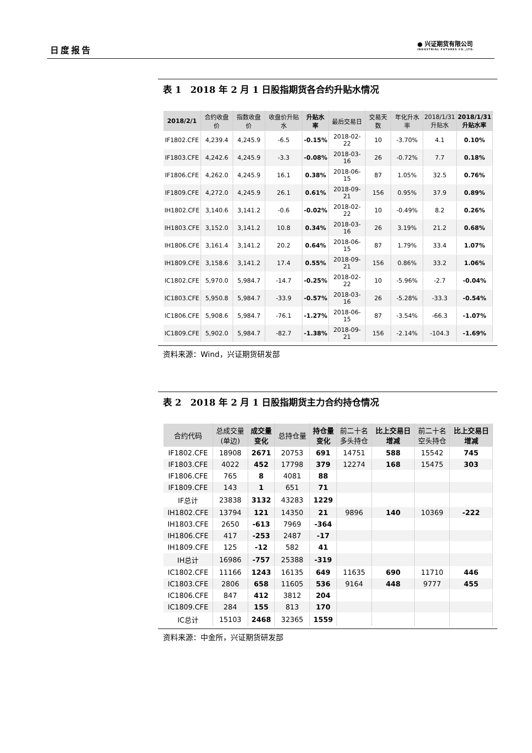日度报告
● 兴证期货有限公司
INDUSTRIAL FUTURES CO.,LTD.
表 1　2018 年 2 月 1 日股指期货各合约升贴水情况
| 2018/2/1 | 合约收盘价 | 指数收盘价 | 收盘价升贴水 | 升贴水率 | 最后交易日 | 交易天数 | 年化升水率 | 2018/1/31 升贴水 | 2018/1/31 升贴水率 |
| --- | --- | --- | --- | --- | --- | --- | --- | --- | --- |
| IF1802.CFE | 4,239.4 | 4,245.9 | -6.5 | -0.15% | 2018-02-22 | 10 | -3.70% | 4.1 | 0.10% |
| IF1803.CFE | 4,242.6 | 4,245.9 | -3.3 | -0.08% | 2018-03-16 | 26 | -0.72% | 7.7 | 0.18% |
| IF1806.CFE | 4,262.0 | 4,245.9 | 16.1 | 0.38% | 2018-06-15 | 87 | 1.05% | 32.5 | 0.76% |
| IF1809.CFE | 4,272.0 | 4,245.9 | 26.1 | 0.61% | 2018-09-21 | 156 | 0.95% | 37.9 | 0.89% |
| IH1802.CFE | 3,140.6 | 3,141.2 | -0.6 | -0.02% | 2018-02-22 | 10 | -0.49% | 8.2 | 0.26% |
| IH1803.CFE | 3,152.0 | 3,141.2 | 10.8 | 0.34% | 2018-03-16 | 26 | 3.19% | 21.2 | 0.68% |
| IH1806.CFE | 3,161.4 | 3,141.2 | 20.2 | 0.64% | 2018-06-15 | 87 | 1.79% | 33.4 | 1.07% |
| IH1809.CFE | 3,158.6 | 3,141.2 | 17.4 | 0.55% | 2018-09-21 | 156 | 0.86% | 33.2 | 1.06% |
| IC1802.CFE | 5,970.0 | 5,984.7 | -14.7 | -0.25% | 2018-02-22 | 10 | -5.96% | -2.7 | -0.04% |
| IC1803.CFE | 5,950.8 | 5,984.7 | -33.9 | -0.57% | 2018-03-16 | 26 | -5.28% | -33.3 | -0.54% |
| IC1806.CFE | 5,908.6 | 5,984.7 | -76.1 | -1.27% | 2018-06-15 | 87 | -3.54% | -66.3 | -1.07% |
| IC1809.CFE | 5,902.0 | 5,984.7 | -82.7 | -1.38% | 2018-09-21 | 156 | -2.14% | -104.3 | -1.69% |
资料来源：Wind，兴证期货研发部
表 2　2018 年 2 月 1 日股指期货主力合约持仓情况
| 合约代码 | 总成交量 (单边) | 成交量 变化 | 总持仓量 | 持仓量 变化 | 前二十名 多头持仓 | 比上交易日 增减 | 前二十名 空头持仓 | 比上交易日 增减 |
| --- | --- | --- | --- | --- | --- | --- | --- | --- |
| IF1802.CFE | 18908 | 2671 | 20753 | 691 | 14751 | 588 | 15542 | 745 |
| IF1803.CFE | 4022 | 452 | 17798 | 379 | 12274 | 168 | 15475 | 303 |
| IF1806.CFE | 765 | 8 | 4081 | 88 | | | | |
| IF1809.CFE | 143 | 1 | 651 | 71 | | | | |
| IF总计 | 23838 | 3132 | 43283 | 1229 | | | | |
| IH1802.CFE | 13794 | 121 | 14350 | 21 | 9896 | 140 | 10369 | -222 |
| IH1803.CFE | 2650 | -613 | 7969 | -364 | | | | |
| IH1806.CFE | 417 | -253 | 2487 | -17 | | | | |
| IH1809.CFE | 125 | -12 | 582 | 41 | | | | |
| IH总计 | 16986 | -757 | 25388 | -319 | | | | |
| IC1802.CFE | 11166 | 1243 | 16135 | 649 | 11635 | 690 | 11710 | 446 |
| IC1803.CFE | 2806 | 658 | 11605 | 536 | 9164 | 448 | 9777 | 455 |
| IC1806.CFE | 847 | 412 | 3812 | 204 | | | | |
| IC1809.CFE | 284 | 155 | 813 | 170 | | | | |
| IC总计 | 15103 | 2468 | 32365 | 1559 | | | | |
资料来源：中金所，兴证期货研发部